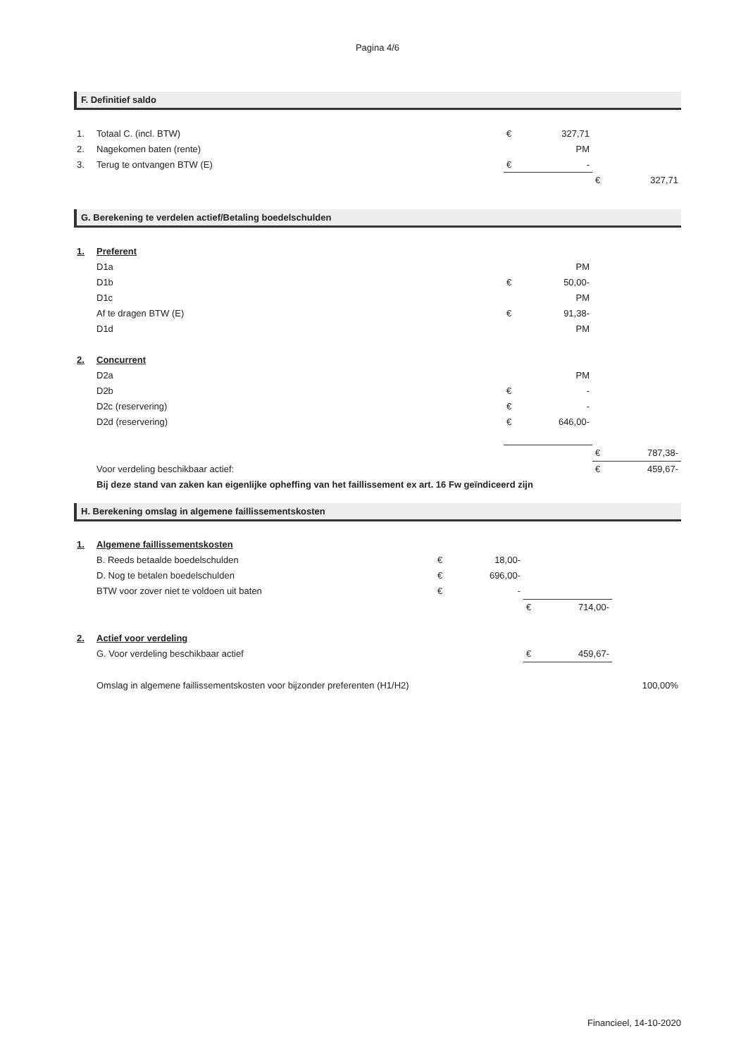Pagina 4/6
F. Definitief saldo
| 1. | Totaal C. (incl. BTW) | € | 327,71 | | |
| 2. | Nagekomen baten (rente) | | PM | | |
| 3. | Terug te ontvangen BTW (E) | € | - | | |
| | | | | € | 327,71 |
G. Berekening te verdelen actief/Betaling boedelschulden
| 1. | Preferent | | | | |
| | D1a | | PM | | |
| | D1b | € | 50,00- | | |
| | D1c | | PM | | |
| | Af te dragen BTW (E) | € | 91,38- | | |
| | D1d | | PM | | |
| 2. | Concurrent | | | | |
| | D2a | | PM | | |
| | D2b | € | - | | |
| | D2c (reservering) | € | - | | |
| | D2d (reservering) | € | 646,00- | | |
| | | | | € | 787,38- |
| | Voor verdeling beschikbaar actief: | | | € | 459,67- |
| | Bij deze stand van zaken kan eigenlijke opheffing van het faillissement ex art. 16 Fw geïndiceerd zijn | | | | |
H. Berekening omslag in algemene faillissementskosten
| 1. | Algemene faillissementskosten | | | | | |
| | B. Reeds betaalde boedelschulden | € | 18,00- | | | |
| | D. Nog te betalen boedelschulden | € | 696,00- | | | |
| | BTW voor zover niet te voldoen uit baten | € | - | | | |
| | | | | € | 714,00- | |
| 2. | Actief voor verdeling | | | | | |
| | G. Voor verdeling beschikbaar actief | | | € | 459,67- | |
| | Omslag in algemene faillissementskosten voor bijzonder preferenten (H1/H2) | | | | | 100,00% |
Financieel, 14-10-2020